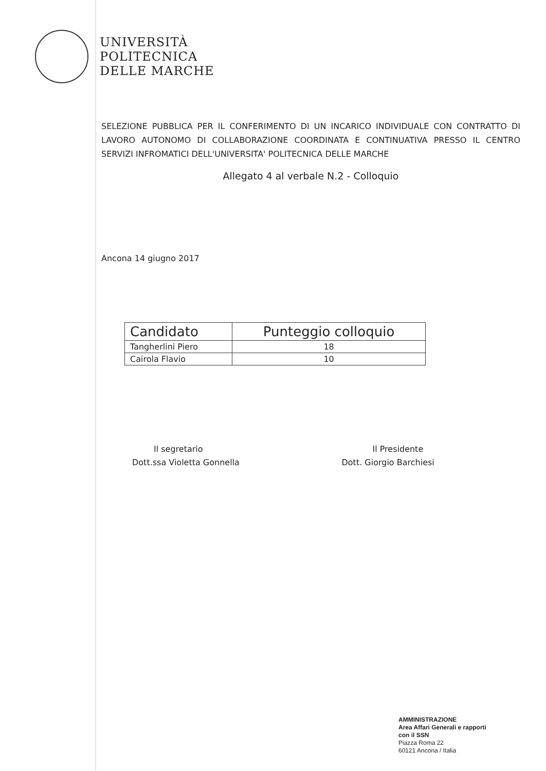UNIVERSITÀ
POLITECNICA
DELLE MARCHE
SELEZIONE PUBBLICA PER IL CONFERIMENTO DI UN INCARICO INDIVIDUALE CON CONTRATTO DI LAVORO AUTONOMO DI COLLABORAZIONE COORDINATA E CONTINUATIVA PRESSO IL CENTRO SERVIZI INFROMATICI DELL'UNIVERSITA' POLITECNICA DELLE MARCHE
Allegato 4 al verbale N.2 - Colloquio
Ancona 14 giugno 2017
| Candidato | Punteggio colloquio |
| --- | --- |
| Tangherlini Piero | 18 |
| Cairola Flavio | 10 |
Il segretario
Dott.ssa Violetta Gonnella
Il Presidente
Dott. Giorgio Barchiesi
AMMINISTRAZIONE
Area Affari Generali e rapporti
con il SSN
Piazza Roma 22
60121 Ancona / Italia